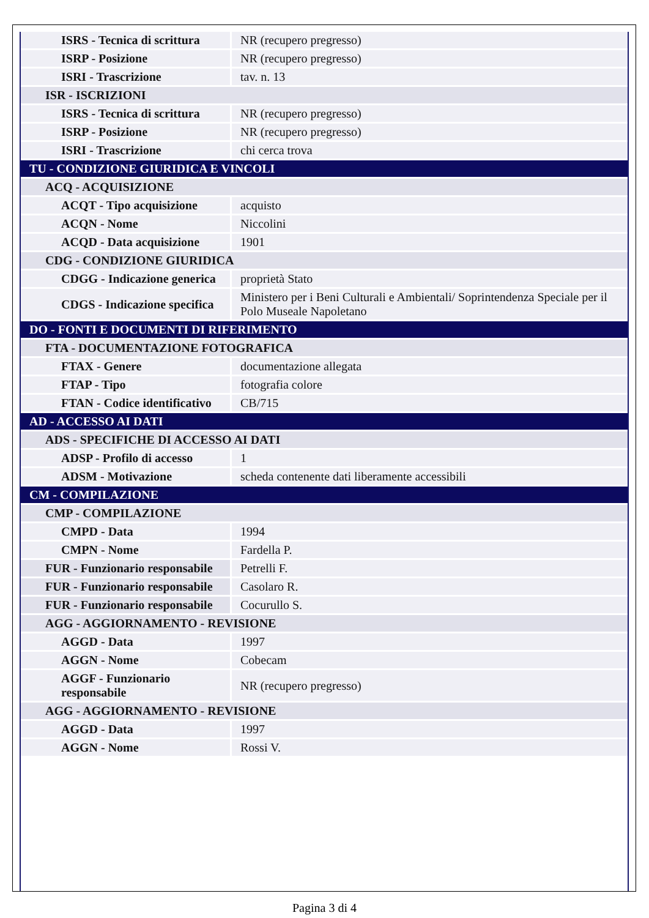| ISRS - Tecnica di scrittura | NR (recupero pregresso) |
| ISRP - Posizione | NR (recupero pregresso) |
| ISRI - Trascrizione | tav. n. 13 |
| ISR - ISCRIZIONI | |
| ISRS - Tecnica di scrittura | NR (recupero pregresso) |
| ISRP - Posizione | NR (recupero pregresso) |
| ISRI - Trascrizione | chi cerca trova |
| TU - CONDIZIONE GIURIDICA E VINCOLI | |
| ACQ - ACQUISIZIONE | |
| ACQT - Tipo acquisizione | acquisto |
| ACQN - Nome | Niccolini |
| ACQD - Data acquisizione | 1901 |
| CDG - CONDIZIONE GIURIDICA | |
| CDGG - Indicazione generica | proprietà Stato |
| CDGS - Indicazione specifica | Ministero per i Beni Culturali e Ambientali/ Soprintendenza Speciale per il Polo Museale Napoletano |
| DO - FONTI E DOCUMENTI DI RIFERIMENTO | |
| FTA - DOCUMENTAZIONE FOTOGRAFICA | |
| FTAX - Genere | documentazione allegata |
| FTAP - Tipo | fotografia colore |
| FTAN - Codice identificativo | CB/715 |
| AD - ACCESSO AI DATI | |
| ADS - SPECIFICHE DI ACCESSO AI DATI | |
| ADSP - Profilo di accesso | 1 |
| ADSM - Motivazione | scheda contenente dati liberamente accessibili |
| CM - COMPILAZIONE | |
| CMP - COMPILAZIONE | |
| CMPD - Data | 1994 |
| CMPN - Nome | Fardella P. |
| FUR - Funzionario responsabile | Petrelli F. |
| FUR - Funzionario responsabile | Casolaro R. |
| FUR - Funzionario responsabile | Cocurullo S. |
| AGG - AGGIORNAMENTO - REVISIONE | |
| AGGD - Data | 1997 |
| AGGN - Nome | Cobecam |
| AGGF - Funzionario responsabile | NR (recupero pregresso) |
| AGG - AGGIORNAMENTO - REVISIONE | |
| AGGD - Data | 1997 |
| AGGN - Nome | Rossi V. |
Pagina 3 di 4